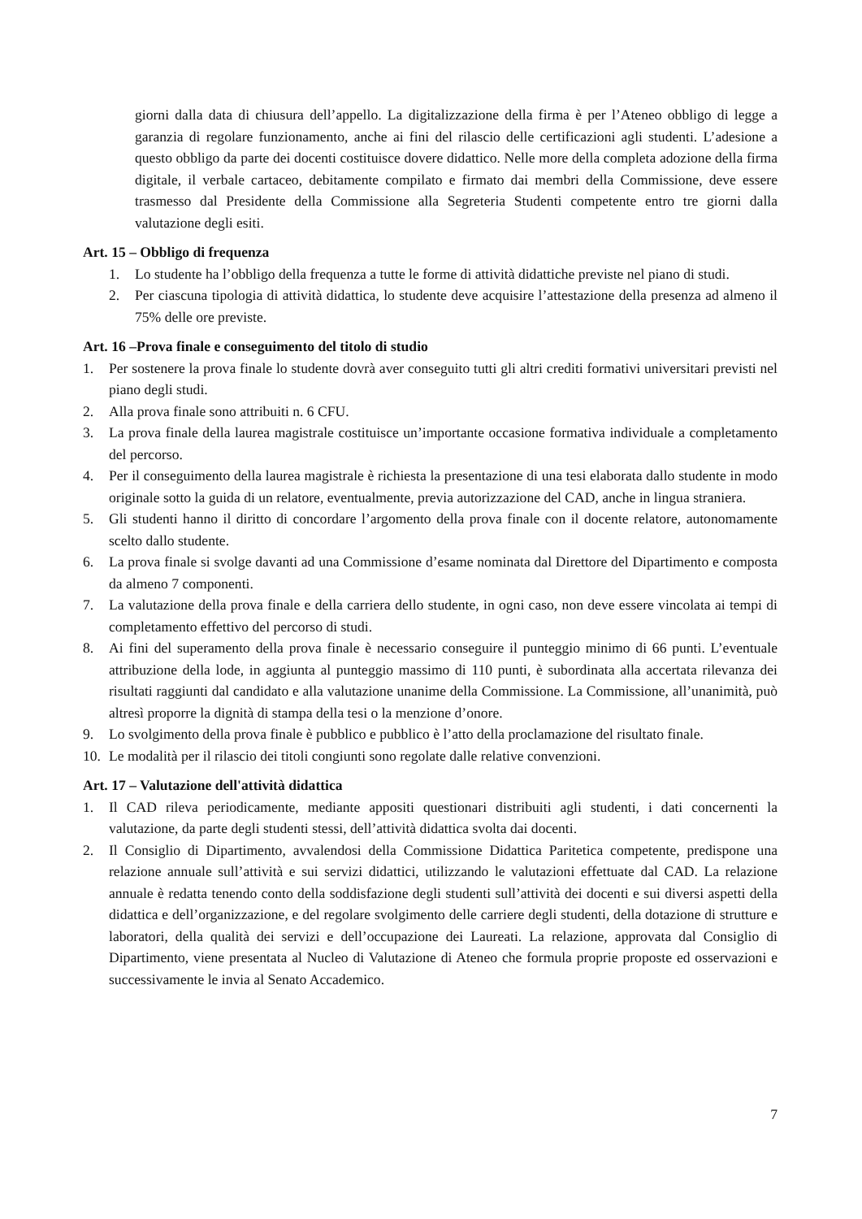giorni dalla data di chiusura dell’appello. La digitalizzazione della firma è per l’Ateneo obbligo di legge a garanzia di regolare funzionamento, anche ai fini del rilascio delle certificazioni agli studenti. L’adesione a questo obbligo da parte dei docenti costituisce dovere didattico. Nelle more della completa adozione della firma digitale, il verbale cartaceo, debitamente compilato e firmato dai membri della Commissione, deve essere trasmesso dal Presidente della Commissione alla Segreteria Studenti competente entro tre giorni dalla valutazione degli esiti.
Art. 15 – Obbligo di frequenza
1. Lo studente ha l’obbligo della frequenza a tutte le forme di attività didattiche previste nel piano di studi.
2. Per ciascuna tipologia di attività didattica, lo studente deve acquisire l’attestazione della presenza ad almeno il 75% delle ore previste.
Art. 16 –Prova finale e conseguimento del titolo di studio
1. Per sostenere la prova finale lo studente dovrà aver conseguito tutti gli altri crediti formativi universitari previsti nel piano degli studi.
2. Alla prova finale sono attribuiti n. 6 CFU.
3. La prova finale della laurea magistrale costituisce un’importante occasione formativa individuale a completamento del percorso.
4. Per il conseguimento della laurea magistrale è richiesta la presentazione di una tesi elaborata dallo studente in modo originale sotto la guida di un relatore, eventualmente, previa autorizzazione del CAD, anche in lingua straniera.
5. Gli studenti hanno il diritto di concordare l’argomento della prova finale con il docente relatore, autonomamente scelto dallo studente.
6. La prova finale si svolge davanti ad una Commissione d’esame nominata dal Direttore del Dipartimento e composta da almeno 7 componenti.
7. La valutazione della prova finale e della carriera dello studente, in ogni caso, non deve essere vincolata ai tempi di completamento effettivo del percorso di studi.
8. Ai fini del superamento della prova finale è necessario conseguire il punteggio minimo di 66 punti. L’eventuale attribuzione della lode, in aggiunta al punteggio massimo di 110 punti, è subordinata alla accertata rilevanza dei risultati raggiunti dal candidato e alla valutazione unanime della Commissione. La Commissione, all’unanimità, può altresì proporre la dignità di stampa della tesi o la menzione d’onore.
9. Lo svolgimento della prova finale è pubblico e pubblico è l’atto della proclamazione del risultato finale.
10. Le modalità per il rilascio dei titoli congiunti sono regolate dalle relative convenzioni.
Art. 17 – Valutazione dell'attività didattica
1. Il CAD rileva periodicamente, mediante appositi questionari distribuiti agli studenti, i dati concernenti la valutazione, da parte degli studenti stessi, dell’attività didattica svolta dai docenti.
2. Il Consiglio di Dipartimento, avvalendosi della Commissione Didattica Paritetica competente, predispone una relazione annuale sull’attività e sui servizi didattici, utilizzando le valutazioni effettuate dal CAD. La relazione annuale è redatta tenendo conto della soddisfazione degli studenti sull’attività dei docenti e sui diversi aspetti della didattica e dell’organizzazione, e del regolare svolgimento delle carriere degli studenti, della dotazione di strutture e laboratori, della qualità dei servizi e dell’occupazione dei Laureati. La relazione, approvata dal Consiglio di Dipartimento, viene presentata al Nucleo di Valutazione di Ateneo che formula proprie proposte ed osservazioni e successivamente le invia al Senato Accademico.
7